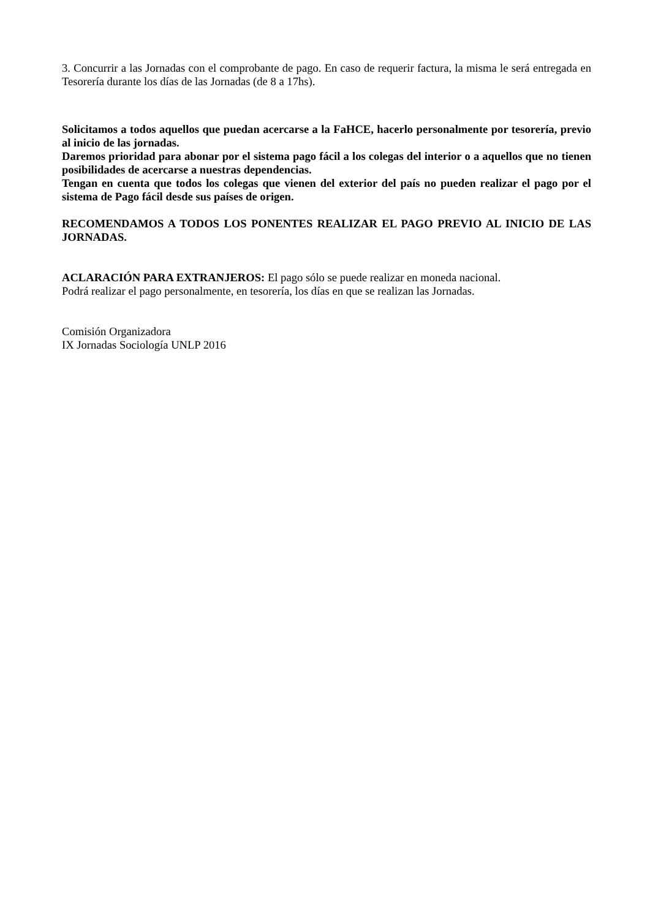3. Concurrir a las Jornadas con el comprobante de pago. En caso de requerir factura, la misma le será entregada en Tesorería durante los días de las Jornadas (de 8 a 17hs).
Solicitamos a todos aquellos que puedan acercarse a la FaHCE, hacerlo personalmente por tesorería, previo al inicio de las jornadas.
Daremos prioridad para abonar por el sistema pago fácil a los colegas del interior o a aquellos que no tienen posibilidades de acercarse a nuestras dependencias.
Tengan en cuenta que todos los colegas que vienen del exterior del país no pueden realizar el pago por el sistema de Pago fácil desde sus países de origen.
RECOMENDAMOS A TODOS LOS PONENTES REALIZAR EL PAGO PREVIO AL INICIO DE LAS JORNADAS.
ACLARACIÓN PARA EXTRANJEROS: El pago sólo se puede realizar en moneda nacional.
Podrá realizar el pago personalmente, en tesorería, los días en que se realizan las Jornadas.
Comisión Organizadora
IX Jornadas Sociología UNLP 2016